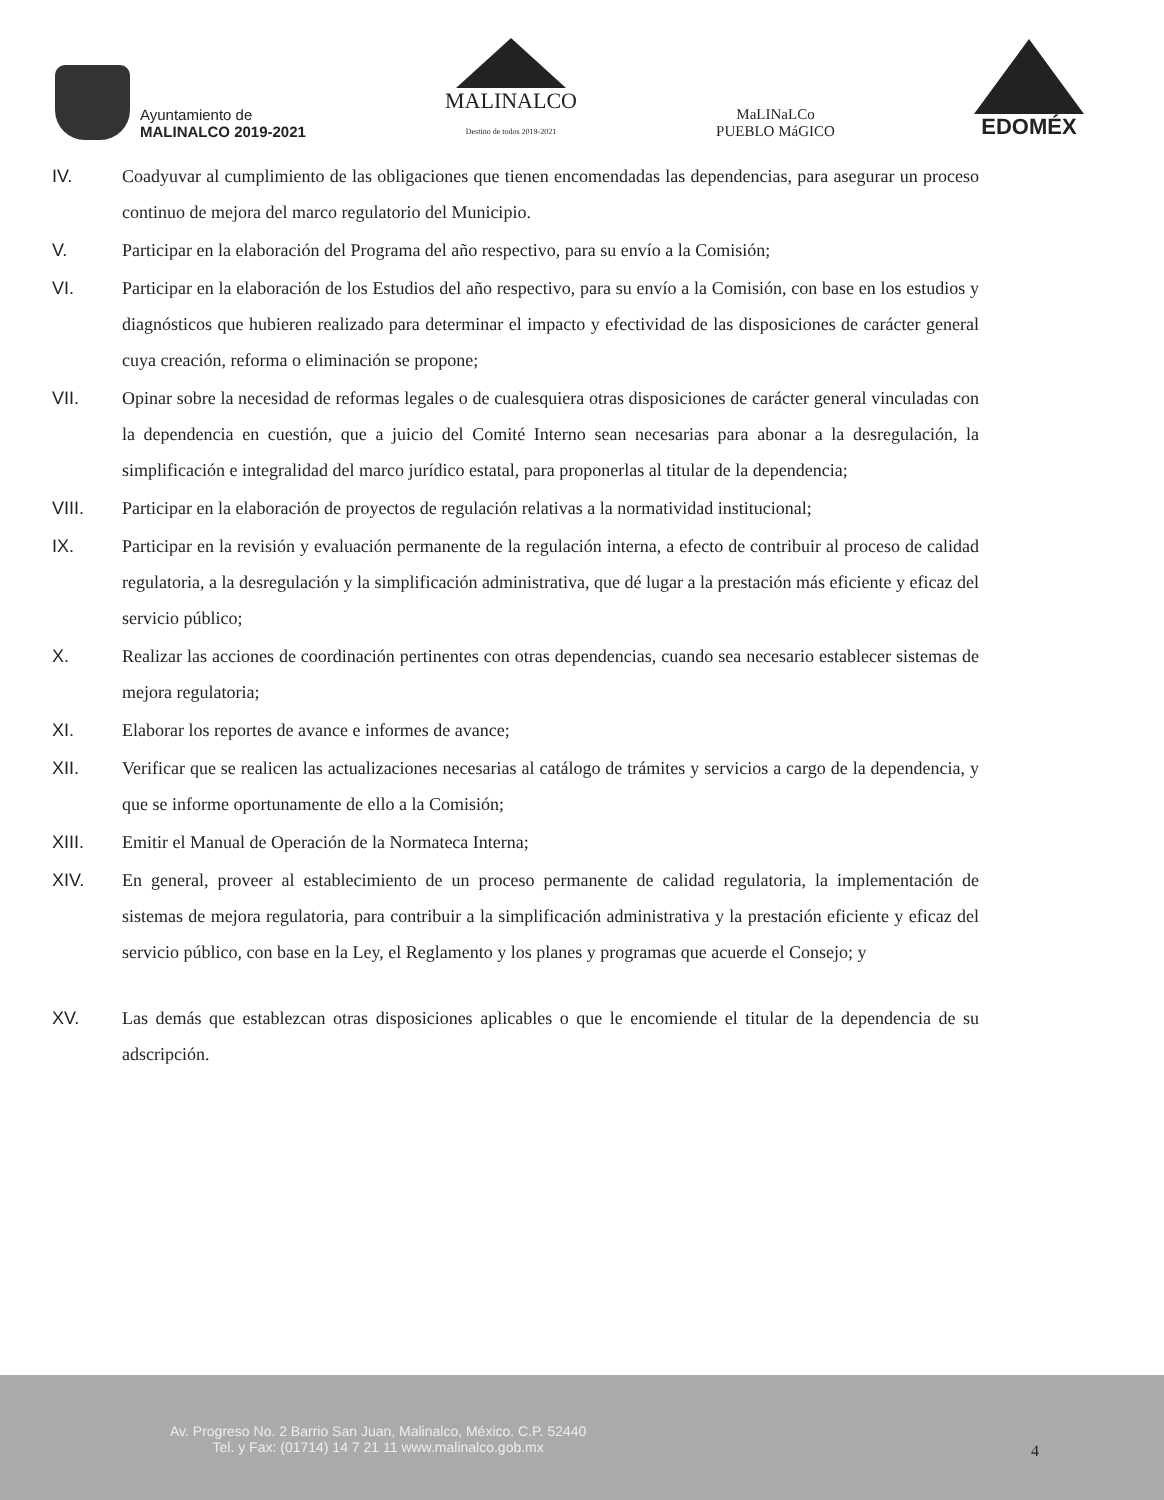Ayuntamiento de
MALINALCO 2019-2021
MALINALCO
Destino de todos 2019-2021
MaLINaLCo
PUEBLO MáGICO
EDOMÉX
IV. Coadyuvar al cumplimiento de las obligaciones que tienen encomendadas las dependencias, para asegurar un proceso continuo de mejora del marco regulatorio del Municipio.
V. Participar en la elaboración del Programa del año respectivo, para su envío a la Comisión;
VI. Participar en la elaboración de los Estudios del año respectivo, para su envío a la Comisión, con base en los estudios y diagnósticos que hubieren realizado para determinar el impacto y efectividad de las disposiciones de carácter general cuya creación, reforma o eliminación se propone;
VII. Opinar sobre la necesidad de reformas legales o de cualesquiera otras disposiciones de carácter general vinculadas con la dependencia en cuestión, que a juicio del Comité Interno sean necesarias para abonar a la desregulación, la simplificación e integralidad del marco jurídico estatal, para proponerlas al titular de la dependencia;
VIII. Participar en la elaboración de proyectos de regulación relativas a la normatividad institucional;
IX. Participar en la revisión y evaluación permanente de la regulación interna, a efecto de contribuir al proceso de calidad regulatoria, a la desregulación y la simplificación administrativa, que dé lugar a la prestación más eficiente y eficaz del servicio público;
X. Realizar las acciones de coordinación pertinentes con otras dependencias, cuando sea necesario establecer sistemas de mejora regulatoria;
XI. Elaborar los reportes de avance e informes de avance;
XII. Verificar que se realicen las actualizaciones necesarias al catálogo de trámites y servicios a cargo de la dependencia, y que se informe oportunamente de ello a la Comisión;
XIII. Emitir el Manual de Operación de la Normateca Interna;
XIV. En general, proveer al establecimiento de un proceso permanente de calidad regulatoria, la implementación de sistemas de mejora regulatoria, para contribuir a la simplificación administrativa y la prestación eficiente y eficaz del servicio público, con base en la Ley, el Reglamento y los planes y programas que acuerde el Consejo; y
XV. Las demás que establezcan otras disposiciones aplicables o que le encomiende el titular de la dependencia de su adscripción.
Av. Progreso No. 2 Barrio San Juan, Malinalco, México. C.P. 52440
Tel. y Fax: (01714) 14 7 21 11 www.malinalco.gob.mx
4